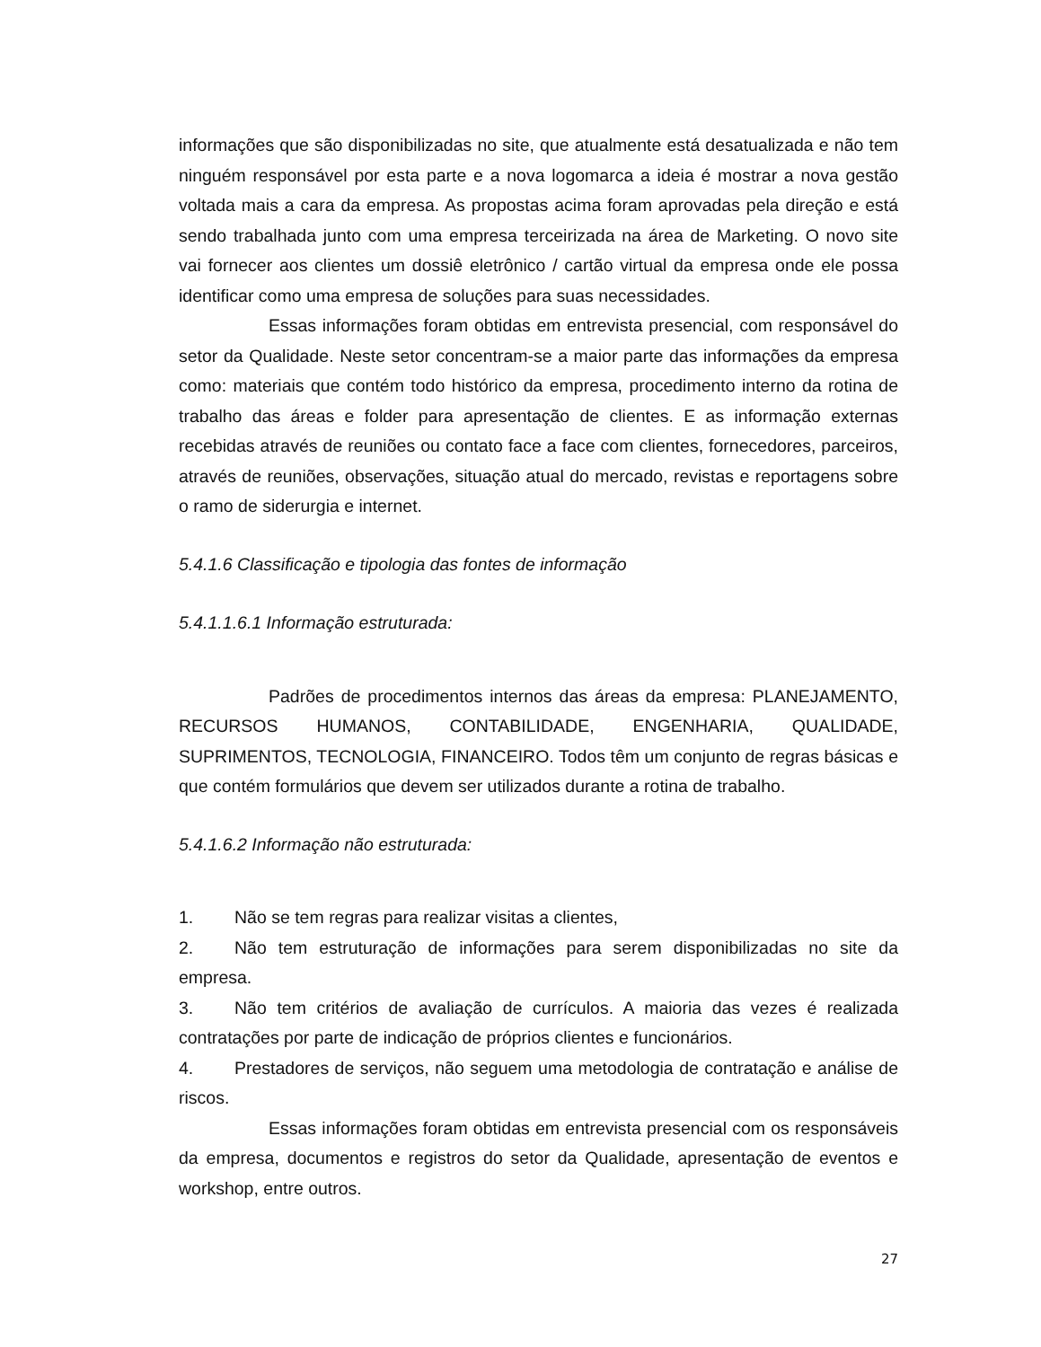informações que são disponibilizadas no site, que atualmente está desatualizada e não tem ninguém responsável por esta parte e a nova logomarca a ideia é mostrar a nova gestão voltada mais a cara da empresa. As propostas acima foram aprovadas pela direção e está sendo trabalhada junto com uma empresa terceirizada na área de Marketing. O novo site vai fornecer aos clientes um dossiê eletrônico / cartão virtual da empresa onde ele possa identificar como uma empresa de soluções para suas necessidades.
Essas informações foram obtidas em entrevista presencial, com responsável do setor da Qualidade. Neste setor concentram-se a maior parte das informações da empresa como: materiais que contém todo histórico da empresa, procedimento interno da rotina de trabalho das áreas e folder para apresentação de clientes. E as informação externas recebidas através de reuniões ou contato face a face com clientes, fornecedores, parceiros, através de reuniões, observações, situação atual do mercado, revistas e reportagens sobre o ramo de siderurgia e internet.
5.4.1.6 Classificação e tipologia das fontes de informação
5.4.1.1.6.1 Informação estruturada:
Padrões de procedimentos internos das áreas da empresa: PLANEJAMENTO, RECURSOS HUMANOS, CONTABILIDADE, ENGENHARIA, QUALIDADE, SUPRIMENTOS, TECNOLOGIA, FINANCEIRO. Todos têm um conjunto de regras básicas e que contém formulários que devem ser utilizados durante a rotina de trabalho.
5.4.1.6.2 Informação não estruturada:
1. Não se tem regras para realizar visitas a clientes,
2. Não tem estruturação de informações para serem disponibilizadas no site da empresa.
3. Não tem critérios de avaliação de currículos. A maioria das vezes é realizada contratações por parte de indicação de próprios clientes e funcionários.
4. Prestadores de serviços, não seguem uma metodologia de contratação e análise de riscos.
Essas informações foram obtidas em entrevista presencial com os responsáveis da empresa, documentos e registros do setor da Qualidade, apresentação de eventos e workshop, entre outros.
27